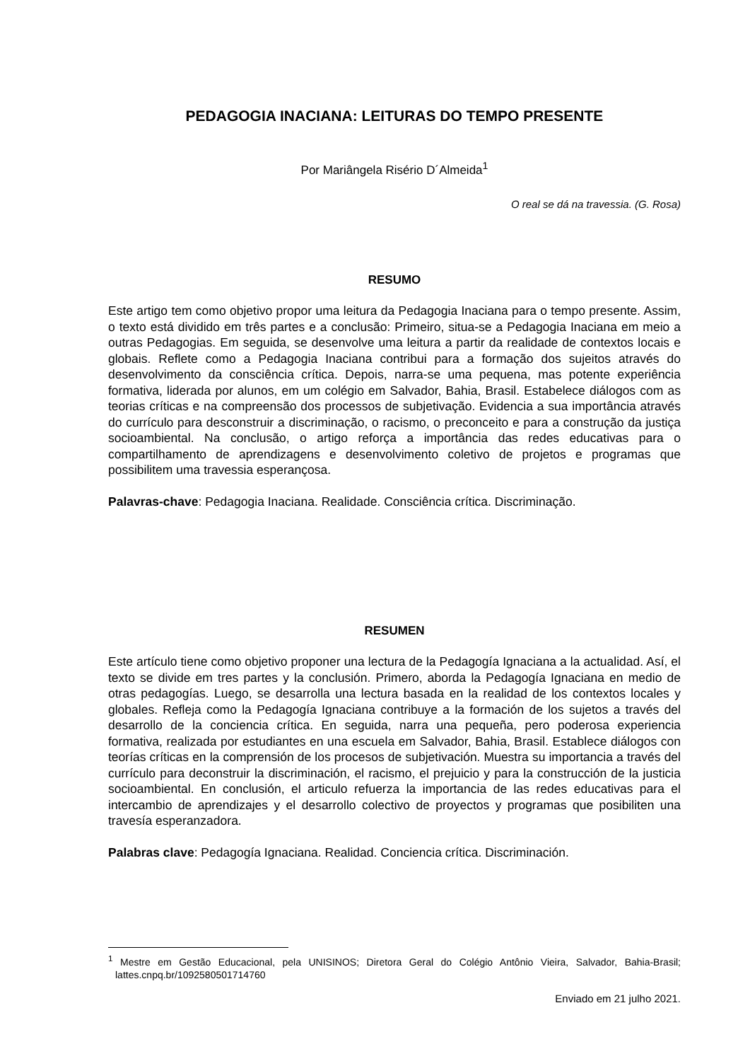PEDAGOGIA INACIANA: LEITURAS DO TEMPO PRESENTE
Por Mariângela Risério D´Almeida<sup>1</sup>
O real se dá na travessia. (G. Rosa)
RESUMO
Este artigo tem como objetivo propor uma leitura da Pedagogia Inaciana para o tempo presente. Assim, o texto está dividido em três partes e a conclusão: Primeiro, situa-se a Pedagogia Inaciana em meio a outras Pedagogias. Em seguida, se desenvolve uma leitura a partir da realidade de contextos locais e globais. Reflete como a Pedagogia Inaciana contribui para a formação dos sujeitos através do desenvolvimento da consciência crítica. Depois, narra-se uma pequena, mas potente experiência formativa, liderada por alunos, em um colégio em Salvador, Bahia, Brasil. Estabelece diálogos com as teorias críticas e na compreensão dos processos de subjetivação. Evidencia a sua importância através do currículo para desconstruir a discriminação, o racismo, o preconceito e para a construção da justiça socioambiental. Na conclusão, o artigo reforça a importância das redes educativas para o compartilhamento de aprendizagens e desenvolvimento coletivo de projetos e programas que possibilitem uma travessia esperançosa.
Palavras-chave: Pedagogia Inaciana. Realidade. Consciência crítica. Discriminação.
RESUMEN
Este artículo tiene como objetivo proponer una lectura de la Pedagogía Ignaciana a la actualidad. Así, el texto se divide em tres partes y la conclusión. Primero, aborda la Pedagogía Ignaciana en medio de otras pedagogías. Luego, se desarrolla una lectura basada en la realidad de los contextos locales y globales. Refleja como la Pedagogía Ignaciana contribuye a la formación de los sujetos a través del desarrollo de la conciencia crítica. En seguida, narra una pequeña, pero poderosa experiencia formativa, realizada por estudiantes en una escuela em Salvador, Bahia, Brasil. Establece diálogos con teorías críticas en la comprensión de los procesos de subjetivación. Muestra su importancia a través del currículo para deconstruir la discriminación, el racismo, el prejuicio y para la construcción de la justicia socioambiental. En conclusión, el articulo refuerza la importancia de las redes educativas para el intercambio de aprendizajes y el desarrollo colectivo de proyectos y programas que posibiliten una travesía esperanzadora.
Palabras clave: Pedagogía Ignaciana. Realidad. Conciencia crítica. Discriminación.
<sup>1</sup> Mestre em Gestão Educacional, pela UNISINOS; Diretora Geral do Colégio Antônio Vieira, Salvador, Bahia-Brasil; lattes.cnpq.br/1092580501714760
Enviado em 21 julho 2021.